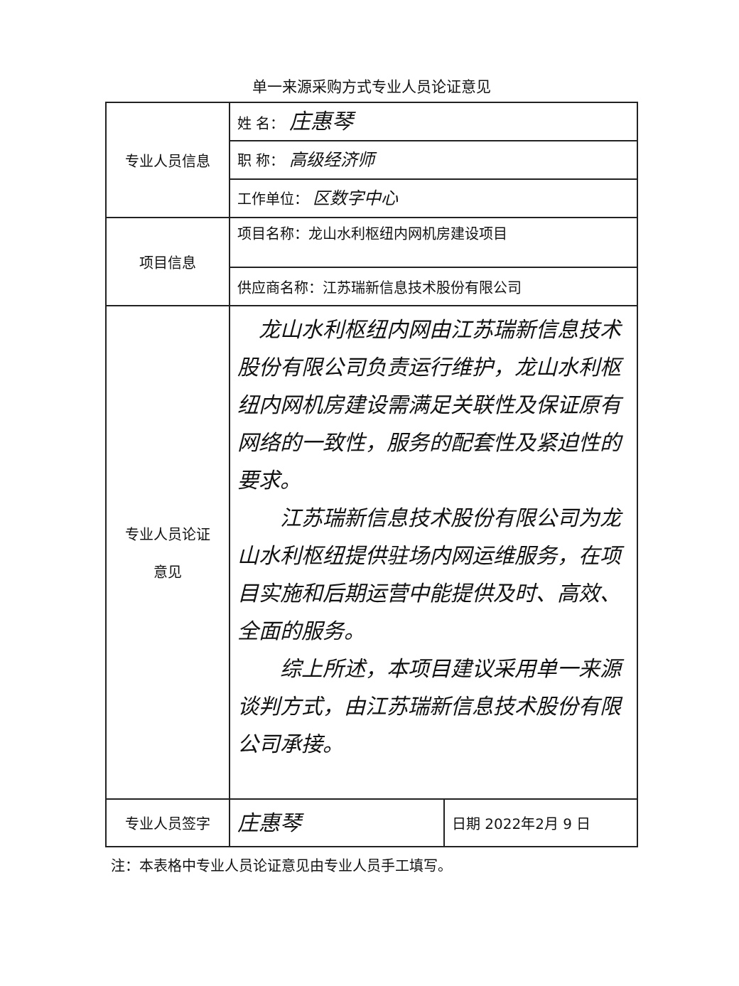单一来源采购方式专业人员论证意见
| 专业人员信息 | 姓 名： 庄惠琴 | |
| | 职 称： 高级经济师 | |
| | 工作单位： 区数字中心 | |
| 项目信息 | 项目名称：龙山水利枢纽内网机房建设项目 | |
| | 供应商名称：江苏瑞新信息技术股份有限公司 | |
| 专业人员论证 意见 | 龙山水利枢纽内网由江苏瑞新信息技术股份有限公司负责运行维护，龙山水利枢纽内网机房建设需满足关联性及保证原有网络的一致性，服务的配套性及紧迫性的要求。 江苏瑞新信息技术股份有限公司为龙山水利枢纽提供驻场内网运维服务，在项目实施和后期运营中能提供及时、高效、全面的服务。 综上所述，本项目建议采用单一来源谈判方式，由江苏瑞新信息技术股份有限公司承接。 | |
| 专业人员签字 | 庄惠琴 | 日期 2022年2月 9 日 |
注：本表格中专业人员论证意见由专业人员手工填写。